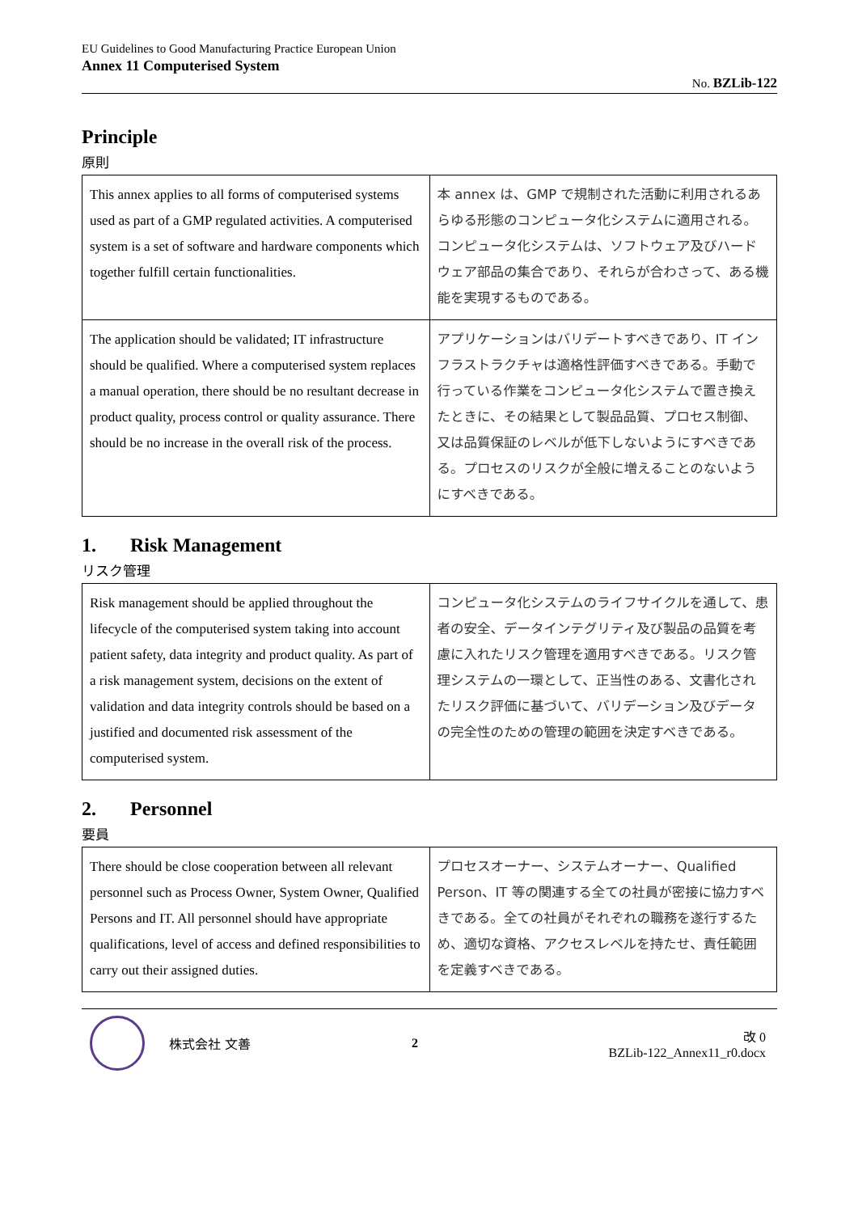EU Guidelines to Good Manufacturing Practice European Union
Annex 11 Computerised System
No. BZLib-122
Principle
原則
| This annex applies to all forms of computerised systems used as part of a GMP regulated activities. A computerised system is a set of software and hardware components which together fulfill certain functionalities. | 本 annex は、GMP で規制された活動に利用されるあらゆる形態のコンピュータ化システムに適用される。 コンピュータ化システムは、ソフトウェア及びハードウェア部品の集合であり、それらが合わさって、ある機能を実現するものである。 |
| The application should be validated; IT infrastructure should be qualified. Where a computerised system replaces a manual operation, there should be no resultant decrease in product quality, process control or quality assurance. There should be no increase in the overall risk of the process. | アプリケーションはバリデートすべきであり、IT インフラストラクチャは適格性評価すべきである。手動で行っている作業をコンピュータ化システムで置き換えたときに、その結果として製品品質、プロセス制御、又は品質保証のレベルが低下しないようにすべきである。プロセスのリスクが全般に増えることのないようにすべきである。 |
1. Risk Management
リスク管理
| Risk management should be applied throughout the lifecycle of the computerised system taking into account patient safety, data integrity and product quality. As part of a risk management system, decisions on the extent of validation and data integrity controls should be based on a justified and documented risk assessment of the computerised system. | コンピュータ化システムのライフサイクルを通して、患者の安全、データインテグリティ及び製品の品質を考慮に入れたリスク管理を適用すべきである。リスク管理システムの一環として、正当性のある、文書化されたリスク評価に基づいて、バリデーション及びデータの完全性のための管理の範囲を決定すべきである。 |
2. Personnel
要員
| There should be close cooperation between all relevant personnel such as Process Owner, System Owner, Qualified Persons and IT. All personnel should have appropriate qualifications, level of access and defined responsibilities to carry out their assigned duties. | プロセスオーナー、システムオーナー、Qualified Person、IT 等の関連する全ての社員が密接に協力すべきである。全ての社員がそれぞれの職務を遂行するため、適切な資格、アクセスレベルを持たせ、責任範囲を定義すべきである。 |
株式会社 文善 2
改 0
BZLib-122_Annex11_r0.docx